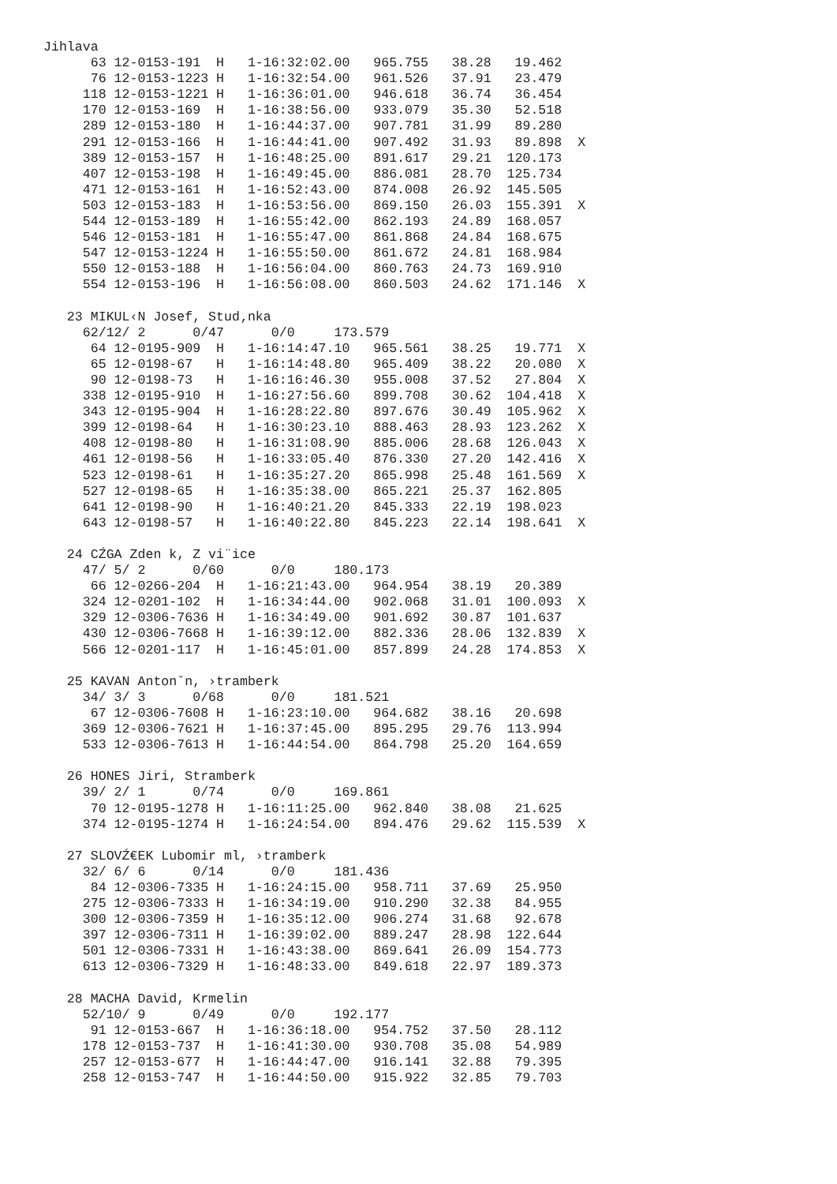Jihlava
      63 12-0153-191  H   1-16:32:02.00   965.755   38.28   19.462
      76 12-0153-1223 H   1-16:32:54.00   961.526   37.91   23.479
     118 12-0153-1221 H   1-16:36:01.00   946.618   36.74   36.454
     170 12-0153-169  H   1-16:38:56.00   933.079   35.30   52.518
     289 12-0153-180  H   1-16:44:37.00   907.781   31.99   89.280
     291 12-0153-166  H   1-16:44:41.00   907.492   31.93   89.898  X
     389 12-0153-157  H   1-16:48:25.00   891.617   29.21  120.173
     407 12-0153-198  H   1-16:49:45.00   886.081   28.70  125.734
     471 12-0153-161  H   1-16:52:43.00   874.008   26.92  145.505
     503 12-0153-183  H   1-16:53:56.00   869.150   26.03  155.391  X
     544 12-0153-189  H   1-16:55:42.00   862.193   24.89  168.057
     546 12-0153-181  H   1-16:55:47.00   861.868   24.84  168.675
     547 12-0153-1224 H   1-16:55:50.00   861.672   24.81  168.984
     550 12-0153-188  H   1-16:56:04.00   860.763   24.73  169.910
     554 12-0153-196  H   1-16:56:08.00   860.503   24.62  171.146  X

   23 MIKUL‹N Josef, Stud‚nka
     62/12/ 2      0/47      0/0     173.579
      64 12-0195-909  H   1-16:14:47.10   965.561   38.25   19.771  X
      65 12-0198-67   H   1-16:14:48.80   965.409   38.22   20.080  X
      90 12-0198-73   H   1-16:16:46.30   955.008   37.52   27.804  X
     338 12-0195-910  H   1-16:27:56.60   899.708   30.62  104.418  X
     343 12-0195-904  H   1-16:28:22.80   897.676   30.49  105.962  X
     399 12-0198-64   H   1-16:30:23.10   888.463   28.93  123.262  X
     408 12-0198-80   H   1-16:31:08.90   885.006   28.68  126.043  X
     461 12-0198-56   H   1-16:33:05.40   876.330   27.20  142.416  X
     523 12-0198-61   H   1-16:35:27.20   865.998   25.48  161.569  X
     527 12-0198-65   H   1-16:35:38.00   865.221   25.37  162.805
     641 12-0198-90   H   1-16:40:21.20   845.333   22.19  198.023
     643 12-0198-57   H   1-16:40:22.80   845.223   22.14  198.641  X

   24 CŹGA Zden k, Z vi¨ice
     47/ 5/ 2      0/60      0/0     180.173
      66 12-0266-204  H   1-16:21:43.00   964.954   38.19   20.389
     324 12-0201-102  H   1-16:34:44.00   902.068   31.01  100.093  X
     329 12-0306-7636 H   1-16:34:49.00   901.692   30.87  101.637
     430 12-0306-7668 H   1-16:39:12.00   882.336   28.06  132.839  X
     566 12-0201-117  H   1-16:45:01.00   857.899   24.28  174.853  X

   25 KAVAN Antonˇn, ›tramberk
     34/ 3/ 3      0/68      0/0     181.521
      67 12-0306-7608 H   1-16:23:10.00   964.682   38.16   20.698
     369 12-0306-7621 H   1-16:37:45.00   895.295   29.76  113.994
     533 12-0306-7613 H   1-16:44:54.00   864.798   25.20  164.659

   26 HONES Jiri, Stramberk
     39/ 2/ 1      0/74      0/0     169.861
      70 12-0195-1278 H   1-16:11:25.00   962.840   38.08   21.625
     374 12-0195-1274 H   1-16:24:54.00   894.476   29.62  115.539  X

   27 SLOVŹ€EK Lubomir ml, ›tramberk
     32/ 6/ 6      0/14      0/0     181.436
      84 12-0306-7335 H   1-16:24:15.00   958.711   37.69   25.950
     275 12-0306-7333 H   1-16:34:19.00   910.290   32.38   84.955
     300 12-0306-7359 H   1-16:35:12.00   906.274   31.68   92.678
     397 12-0306-7311 H   1-16:39:02.00   889.247   28.98  122.644
     501 12-0306-7331 H   1-16:43:38.00   869.641   26.09  154.773
     613 12-0306-7329 H   1-16:48:33.00   849.618   22.97  189.373

   28 MACHA David, Krmelin
     52/10/ 9      0/49      0/0     192.177
      91 12-0153-667  H   1-16:36:18.00   954.752   37.50   28.112
     178 12-0153-737  H   1-16:41:30.00   930.708   35.08   54.989
     257 12-0153-677  H   1-16:44:47.00   916.141   32.88   79.395
     258 12-0153-747  H   1-16:44:50.00   915.922   32.85   79.703